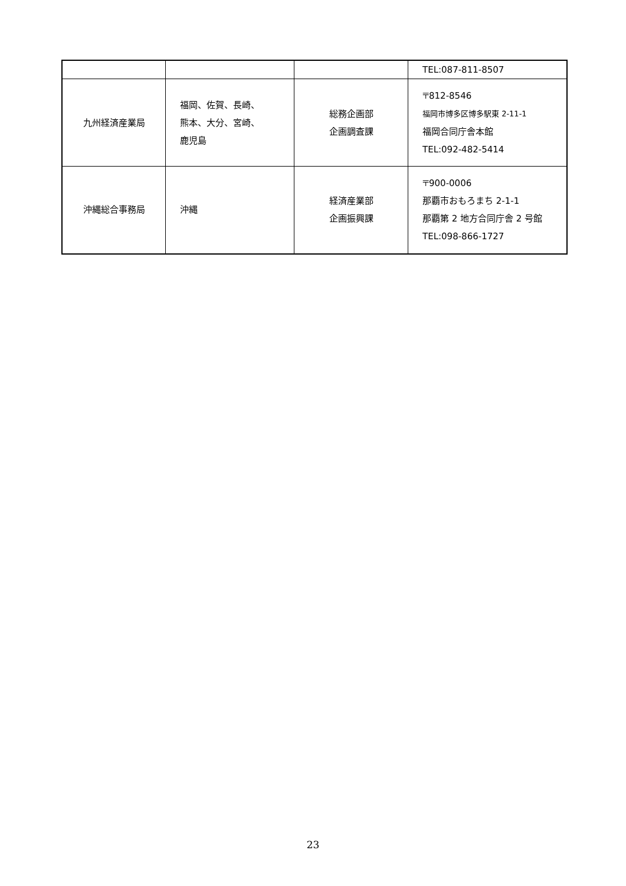| | | | TEL:087-811-8507 |
| 九州経済産業局 | 福岡、佐賀、長崎、 熊本、大分、宮崎、 鹿児島 | 総務企画部 企画調査課 | 〒812-8546 福岡市博多区博多駅東 2-11-1 福岡合同庁舎本館 TEL:092-482-5414 |
| 沖縄総合事務局 | 沖縄 | 経済産業部 企画振興課 | 〒900-0006 那覇市おもろまち 2-1-1 那覇第 2 地方合同庁舎 2 号館 TEL:098-866-1727 |
23